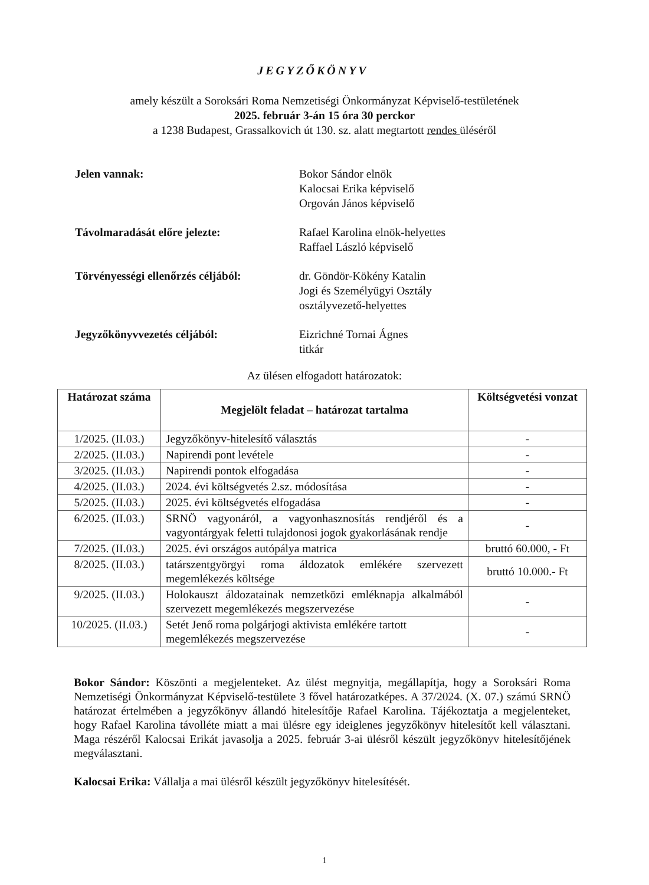JEGYZŐKÖNYV
amely készült a Soroksári Roma Nemzetiségi Önkormányzat Képviselő-testületének
2025. február 3-án 15 óra 30 perckor
a 1238 Budapest, Grassalkovich út 130. sz. alatt megtartott rendes üléséről
Jelen vannak: Bokor Sándor elnök
Kalocsai Erika képviselő
Orgován János képviselő
Távolmaradását előre jelezte: Rafael Karolina elnök-helyettes
Raffael László képviselő
Törvényességi ellenőrzés céljából:
dr. Göndör-Kökény Katalin
Jogi és Személyügyi Osztály
osztályvezető-helyettes
Jegyzőkönyvvezetés céljából: Eizrichné Tornai Ágnes
titkár
Az ülésen elfogadott határozatok:
| Határozat száma | Megjelölt feladat – határozat tartalma | Költségvetési vonzat |
| --- | --- | --- |
| 1/2025. (II.03.) | Jegyzőkönyv-hitelesítő választás | - |
| 2/2025. (II.03.) | Napirendi pont levétele | - |
| 3/2025. (II.03.) | Napirendi pontok elfogadása | - |
| 4/2025. (II.03.) | 2024. évi költségvetés 2.sz. módosítása | - |
| 5/2025. (II.03.) | 2025. évi költségvetés elfogadása | - |
| 6/2025. (II.03.) | SRNÖ vagyonáról, a vagyonhasznosítás rendjéről és a vagyontárgyak feletti tulajdonosi jogok gyakorlásának rendje | - |
| 7/2025. (II.03.) | 2025. évi országos autópálya matrica | bruttó 60.000, - Ft |
| 8/2025. (II.03.) | tatárszentgyörgyi roma áldozatok emlékére szervezett megemlékezés költsége | bruttó 10.000.- Ft |
| 9/2025. (II.03.) | Holokauszt áldozatainak nemzetközi emléknapja alkalmából szervezett megemlékezés megszervezése | - |
| 10/2025. (II.03.) | Setét Jenő roma polgárjogi aktivista emlékére tartott megemlékezés megszervezése | - |
Bokor Sándor: Köszönti a megjelenteket. Az ülést megnyitja, megállapítja, hogy a Soroksári Roma Nemzetiségi Önkormányzat Képviselő-testülete 3 fővel határozatképes. A 37/2024. (X. 07.) számú SRNÖ határozat értelmében a jegyzőkönyv állandó hitelesítője Rafael Karolina. Tájékoztatja a megjelenteket, hogy Rafael Karolina távolléte miatt a mai ülésre egy ideiglenes jegyzőkönyv hitelesítőt kell választani. Maga részéről Kalocsai Erikát javasolja a 2025. február 3-ai ülésről készült jegyzőkönyv hitelesítőjének megválasztani.
Kalocsai Erika: Vállalja a mai ülésről készült jegyzőkönyv hitelesítését.
1